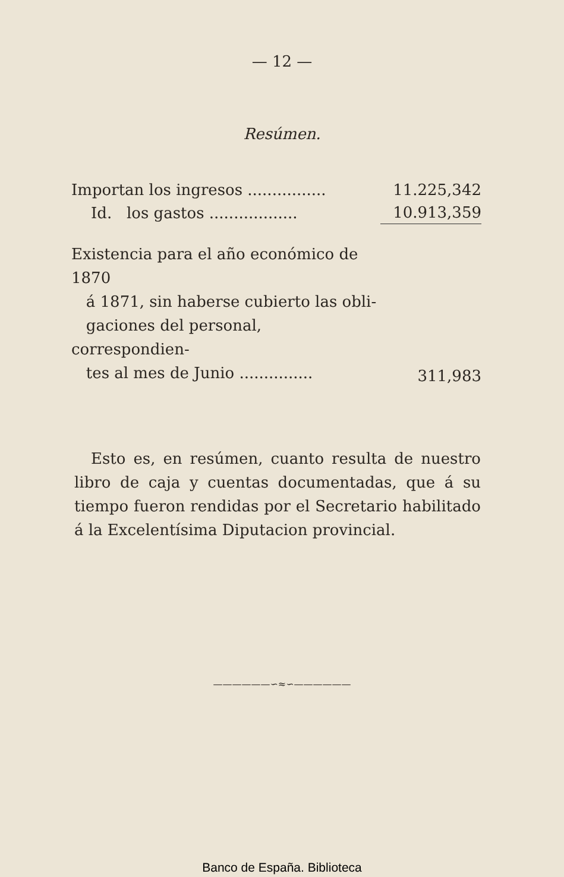— 12 —
Resúmen.
| Importan los ingresos ................ | 11.225,342 |
| Id. los gastos .................. | 10.913,359 |
| Existencia para el año económico de 1870 á 1871, sin haberse cubierto las obli- gaciones del personal, correspondien- tes al mes de Junio ............... | 311,983 |
Esto es, en resúmen, cuanto resulta de nuestro libro de caja y cuentas documentadas, que á su tiempo fueron rendidas por el Secretario habilitado á la Excelentísima Diputacion provincial.
——————∽≈∽——————
Banco de España. Biblioteca